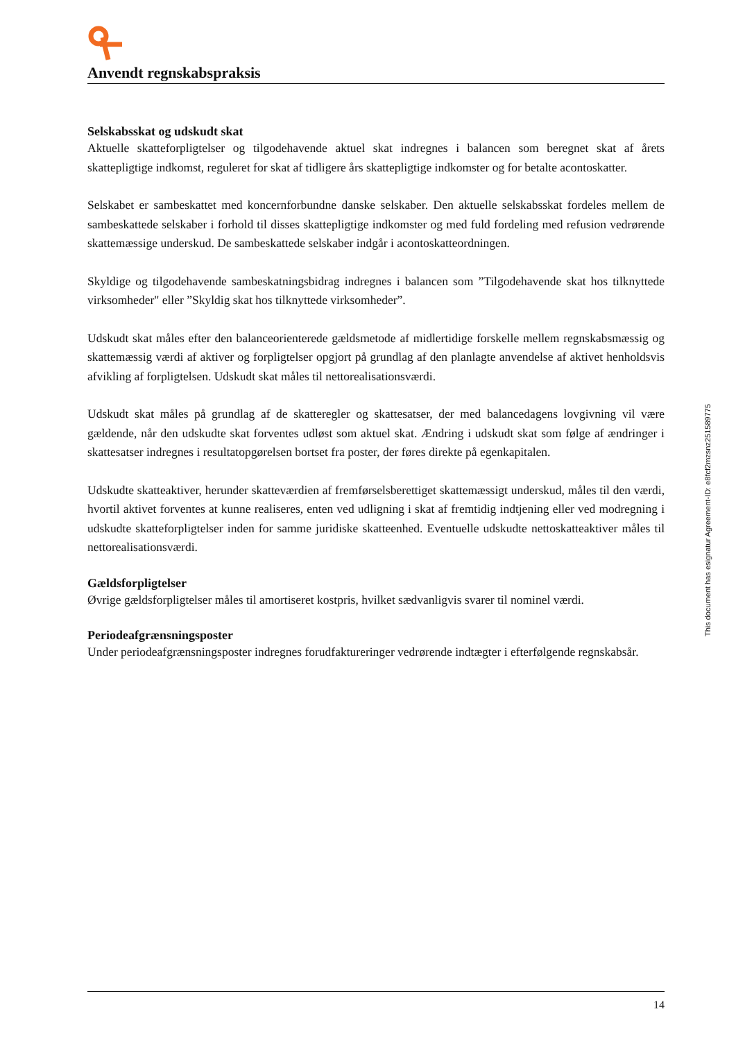Anvendt regnskabspraksis
Selskabsskat og udskudt skat
Aktuelle skatteforpligtelser og tilgodehavende aktuel skat indregnes i balancen som beregnet skat af årets skattepligtige indkomst, reguleret for skat af tidligere års skattepligtige indkomster og for betalte acontoskatter.
Selskabet er sambeskattet med koncernforbundne danske selskaber. Den aktuelle selskabsskat fordeles mellem de sambeskattede selskaber i forhold til disses skattepligtige indkomster og med fuld fordeling med refusion vedrørende skattemæssige underskud. De sambeskattede selskaber indgår i acontoskatteordningen.
Skyldige og tilgodehavende sambeskatningsbidrag indregnes i balancen som ”Tilgodehavende skat hos tilknyttede virksomheder" eller ”Skyldig skat hos tilknyttede virksomheder”.
Udskudt skat måles efter den balanceorienterede gældsmetode af midlertidige forskelle mellem regnskabsmæssig og skattemæssig værdi af aktiver og forpligtelser opgjort på grundlag af den planlagte anvendelse af aktivet henholdsvis afvikling af forpligtelsen. Udskudt skat måles til nettorealisationsværdi.
Udskudt skat måles på grundlag af de skatteregler og skattesatser, der med balancedagens lovgivning vil være gældende, når den udskudte skat forventes udløst som aktuel skat. Ændring i udskudt skat som følge af ændringer i skattesatser indregnes i resultatopgørelsen bortset fra poster, der føres direkte på egenkapitalen.
Udskudte skatteaktiver, herunder skatteværdien af fremførselsberettiget skattemæssigt underskud, måles til den værdi, hvortil aktivet forventes at kunne realiseres, enten ved udligning i skat af fremtidig indtjening eller ved modregning i udskudte skatteforpligtelser inden for samme juridiske skatteenhed. Eventuelle udskudte nettoskatteaktiver måles til nettorealisationsværdi.
Gældsforpligtelser
Øvrige gældsforpligtelser måles til amortiseret kostpris, hvilket sædvanligvis svarer til nominel værdi.
Periodeafgrænsningsposter
Under periodeafgrænsningsposter indregnes forudfaktureringer vedrørende indtægter i efterfølgende regnskabsår.
This document has esignatur Agreement-ID: e8fcf2mzsnz251589775
14